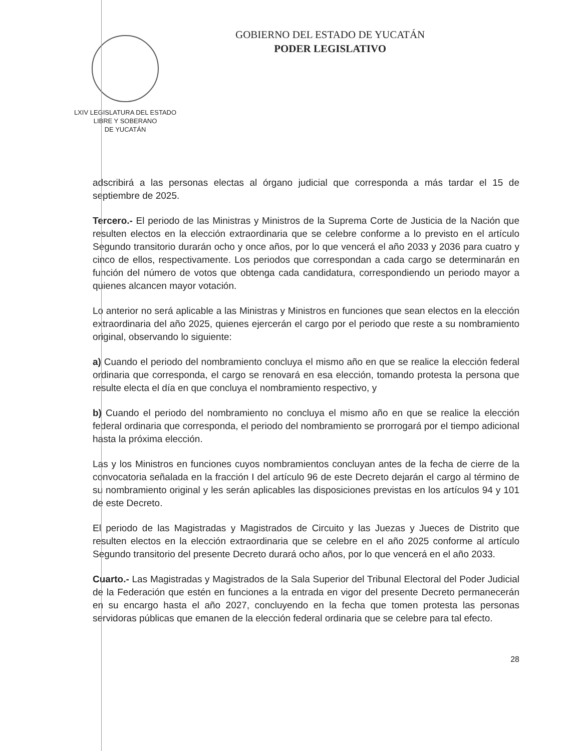LXIV LEGISLATURA DEL ESTADO
LIBRE Y SOBERANO
DE YUCATÁN
GOBIERNO DEL ESTADO DE YUCATÁN
PODER LEGISLATIVO
adscribirá a las personas electas al órgano judicial que corresponda a más tardar el 15 de septiembre de 2025.
Tercero.- El periodo de las Ministras y Ministros de la Suprema Corte de Justicia de la Nación que resulten electos en la elección extraordinaria que se celebre conforme a lo previsto en el artículo Segundo transitorio durarán ocho y once años, por lo que vencerá el año 2033 y 2036 para cuatro y cinco de ellos, respectivamente. Los periodos que correspondan a cada cargo se determinarán en función del número de votos que obtenga cada candidatura, correspondiendo un periodo mayor a quienes alcancen mayor votación.
Lo anterior no será aplicable a las Ministras y Ministros en funciones que sean electos en la elección extraordinaria del año 2025, quienes ejercerán el cargo por el periodo que reste a su nombramiento original, observando lo siguiente:
a) Cuando el periodo del nombramiento concluya el mismo año en que se realice la elección federal ordinaria que corresponda, el cargo se renovará en esa elección, tomando protesta la persona que resulte electa el día en que concluya el nombramiento respectivo, y
b) Cuando el periodo del nombramiento no concluya el mismo año en que se realice la elección federal ordinaria que corresponda, el periodo del nombramiento se prorrogará por el tiempo adicional hasta la próxima elección.
Las y los Ministros en funciones cuyos nombramientos concluyan antes de la fecha de cierre de la convocatoria señalada en la fracción I del artículo 96 de este Decreto dejarán el cargo al término de su nombramiento original y les serán aplicables las disposiciones previstas en los artículos 94 y 101 de este Decreto.
El periodo de las Magistradas y Magistrados de Circuito y las Juezas y Jueces de Distrito que resulten electos en la elección extraordinaria que se celebre en el año 2025 conforme al artículo Segundo transitorio del presente Decreto durará ocho años, por lo que vencerá en el año 2033.
Cuarto.- Las Magistradas y Magistrados de la Sala Superior del Tribunal Electoral del Poder Judicial de la Federación que estén en funciones a la entrada en vigor del presente Decreto permanecerán en su encargo hasta el año 2027, concluyendo en la fecha que tomen protesta las personas servidoras públicas que emanen de la elección federal ordinaria que se celebre para tal efecto.
28